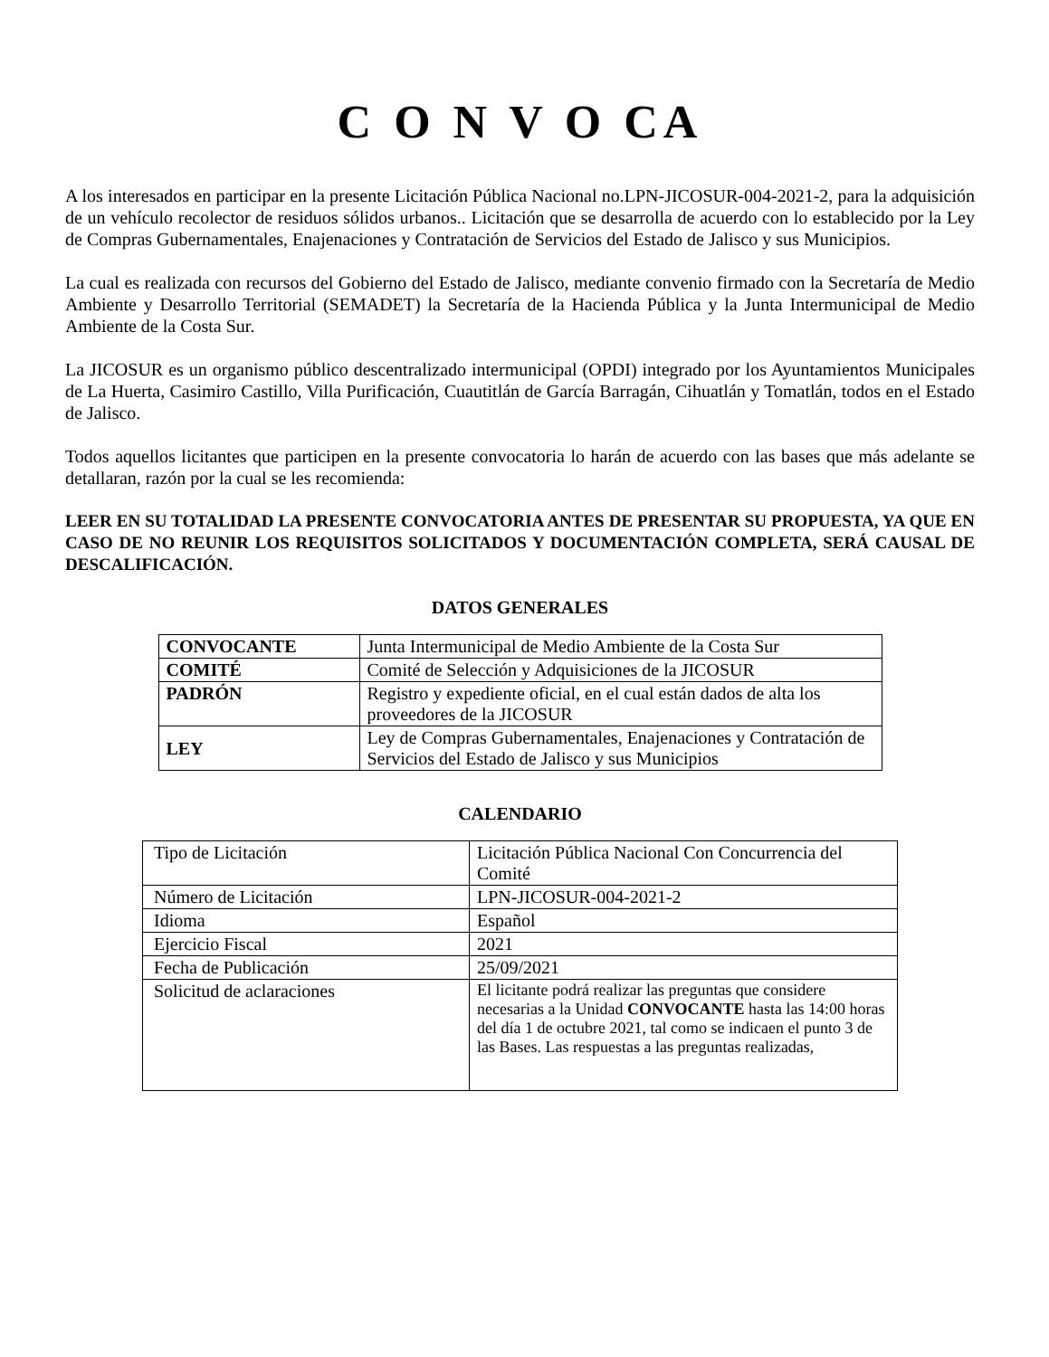C O N V O CA
A los interesados en participar en la presente Licitación Pública Nacional no.LPN-JICOSUR-004-2021-2, para la adquisición de un vehículo recolector de residuos sólidos urbanos.. Licitación que se desarrolla de acuerdo con lo establecido por la Ley de Compras Gubernamentales, Enajenaciones y Contratación de Servicios del Estado de Jalisco y sus Municipios.
La cual es realizada con recursos del Gobierno del Estado de Jalisco, mediante convenio firmado con la Secretaría de Medio Ambiente y Desarrollo Territorial (SEMADET) la Secretaría de la Hacienda Pública y la Junta Intermunicipal de Medio Ambiente de la Costa Sur.
La JICOSUR es un organismo público descentralizado intermunicipal (OPDI) integrado por los Ayuntamientos Municipales de La Huerta, Casimiro Castillo, Villa Purificación, Cuautitlán de García Barragán, Cihuatlán y Tomatlán, todos en el Estado de Jalisco.
Todos aquellos licitantes que participen en la presente convocatoria lo harán de acuerdo con las bases que más adelante se detallaran, razón por la cual se les recomienda:
LEER EN SU TOTALIDAD LA PRESENTE CONVOCATORIA ANTES DE PRESENTAR SU PROPUESTA, YA QUE EN CASO DE NO REUNIR LOS REQUISITOS SOLICITADOS Y DOCUMENTACIÓN COMPLETA, SERÁ CAUSAL DE DESCALIFICACIÓN.
DATOS GENERALES
| CONVOCANTE | Junta Intermunicipal de Medio Ambiente de la Costa Sur |
| COMITÉ | Comité de Selección y Adquisiciones de la JICOSUR |
| PADRÓN | Registro y expediente oficial, en el cual están dados de alta los proveedores de la JICOSUR |
| LEY | Ley de Compras Gubernamentales, Enajenaciones y Contratación de Servicios del Estado de Jalisco y sus Municipios |
CALENDARIO
| Tipo de Licitación | Licitación Pública Nacional Con Concurrencia del Comité |
| Número de Licitación | LPN-JICOSUR-004-2021-2 |
| Idioma | Español |
| Ejercicio Fiscal | 2021 |
| Fecha de Publicación | 25/09/2021 |
| Solicitud de aclaraciones | El licitante podrá realizar las preguntas que considere necesarias a la Unidad CONVOCANTE hasta las 14:00 horas del día 1 de octubre 2021, tal como se indicaen el punto 3 de las Bases. Las respuestas a las preguntas realizadas, |